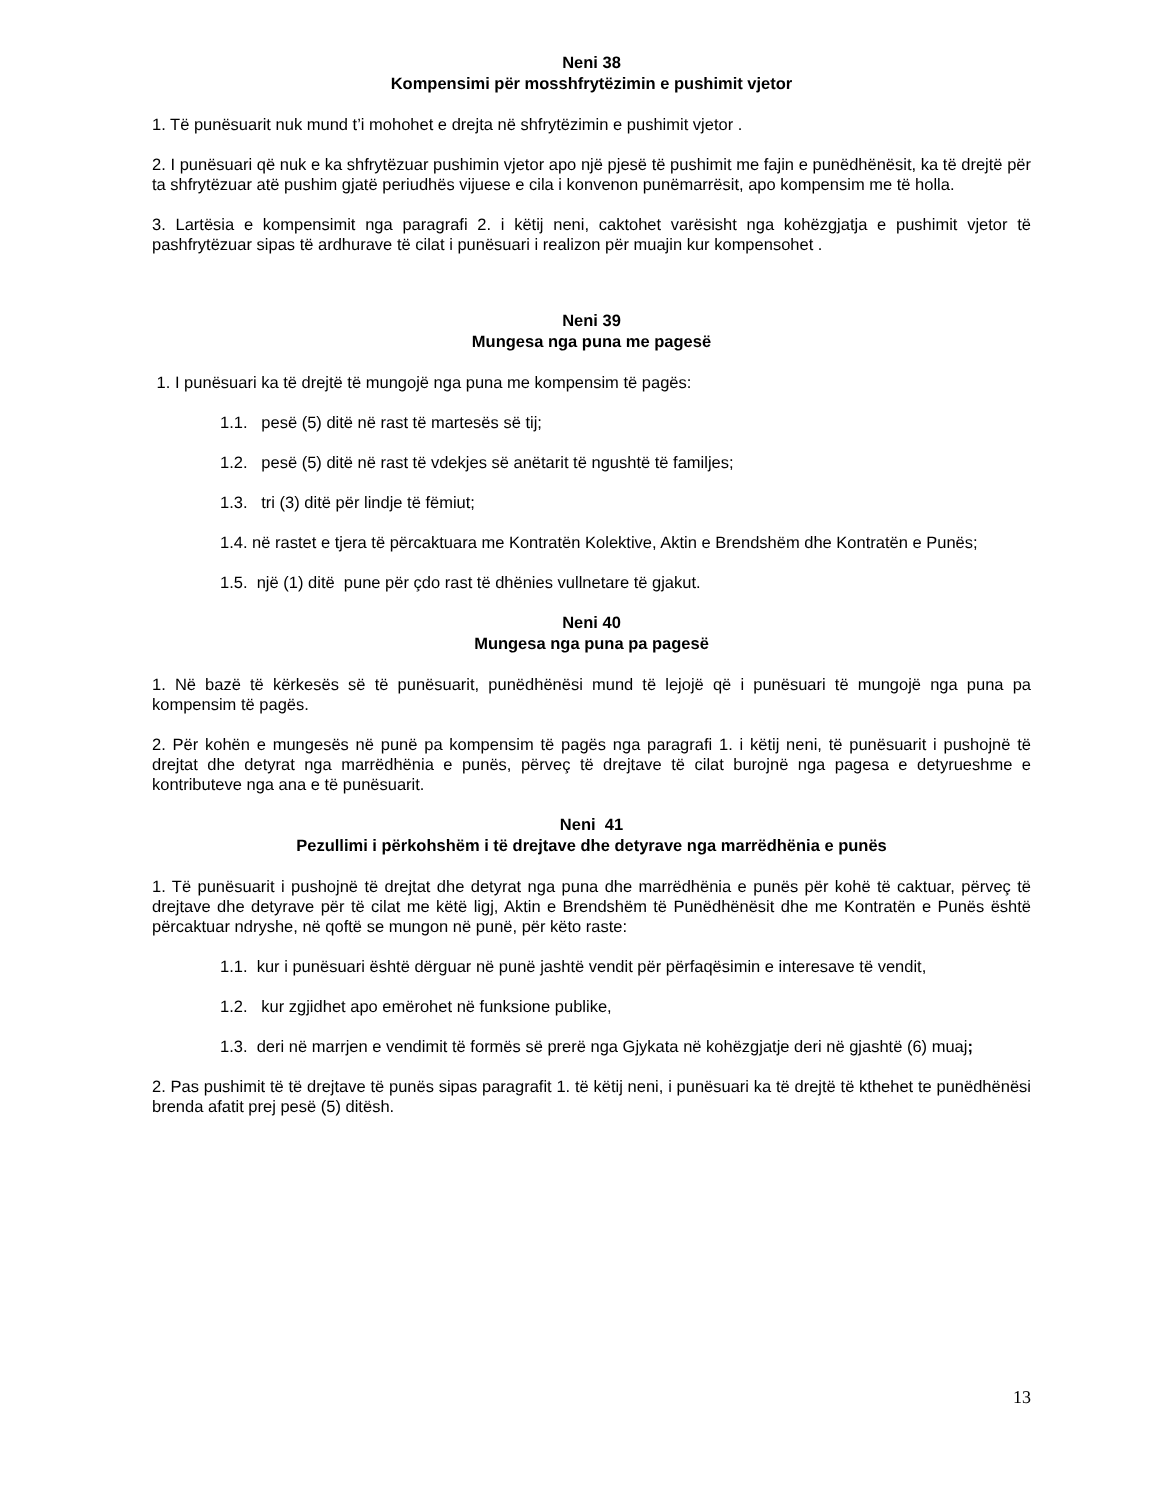Neni 38
Kompensimi për mosshfrytëzimin e pushimit vjetor
1. Të punësuarit nuk mund t’i mohohet e drejta në shfrytëzimin e pushimit vjetor .
2. I punësuari që nuk e ka shfrytëzuar pushimin vjetor apo një pjesë të pushimit me fajin e punëdhënësit, ka të drejtë për ta shfrytëzuar atë pushim gjatë periudhës vijuese e cila i konvenon punëmarrësit, apo kompensim me të holla.
3. Lartësia e kompensimit nga paragrafi 2. i këtij neni, caktohet varësisht nga kohëzgjatja e pushimit vjetor të pashfrytëzuar sipas të ardhurave të cilat i punësuari i realizon për muajin kur kompensohet .
Neni 39
Mungesa nga puna me pagesë
1. I punësuari ka të drejtë të mungojë nga puna me kompensim të pagës:
1.1. pesë (5) ditë në rast të martesës së tij;
1.2. pesë (5) ditë në rast të vdekjes së anëtarit të ngushtë të familjes;
1.3. tri (3) ditë për lindje të fëmiut;
1.4. në rastet e tjera të përcaktuara me Kontratën Kolektive, Aktin e Brendshëm dhe Kontratën e Punës;
1.5. një (1) ditë pune për çdo rast të dhënies vullnetare të gjakut.
Neni 40
Mungesa nga puna pa pagesë
1. Në bazë të kërkesës së të punësuarit, punëdhënësi mund të lejojë që i punësuari të mungojë nga puna pa kompensim të pagës.
2. Për kohën e mungesës në punë pa kompensim të pagës nga paragrafi 1. i këtij neni, të punësuarit i pushojnë të drejtat dhe detyrat nga marrëdhënia e punës, përveç të drejtave të cilat burojnë nga pagesa e detyrueshme e kontributeve nga ana e të punësuarit.
Neni 41
Pezullimi i përkohshëm i të drejtave dhe detyrave nga marrëdhënia e punës
1. Të punësuarit i pushojnë të drejtat dhe detyrat nga puna dhe marrëdhënia e punës për kohë të caktuar, përveç të drejtave dhe detyrave për të cilat me këtë ligj, Aktin e Brendshëm të Punëdhënësit dhe me Kontratën e Punës është përcaktuar ndryshe, në qoftë se mungon në punë, për këto raste:
1.1. kur i punësuari është dërguar në punë jashtë vendit për përfaqësimin e interesave të vendit,
1.2. kur zgjidhet apo emërohet në funksione publike,
1.3. deri në marrjen e vendimit të formës së prerë nga Gjykata në kohëzgjatje deri në gjashtë (6) muaj;
2. Pas pushimit të të drejtave të punës sipas paragrafit 1. të këtij neni, i punësuari ka të drejtë të kthehet te punëdhënësi brenda afatit prej pesë (5) ditësh.
13